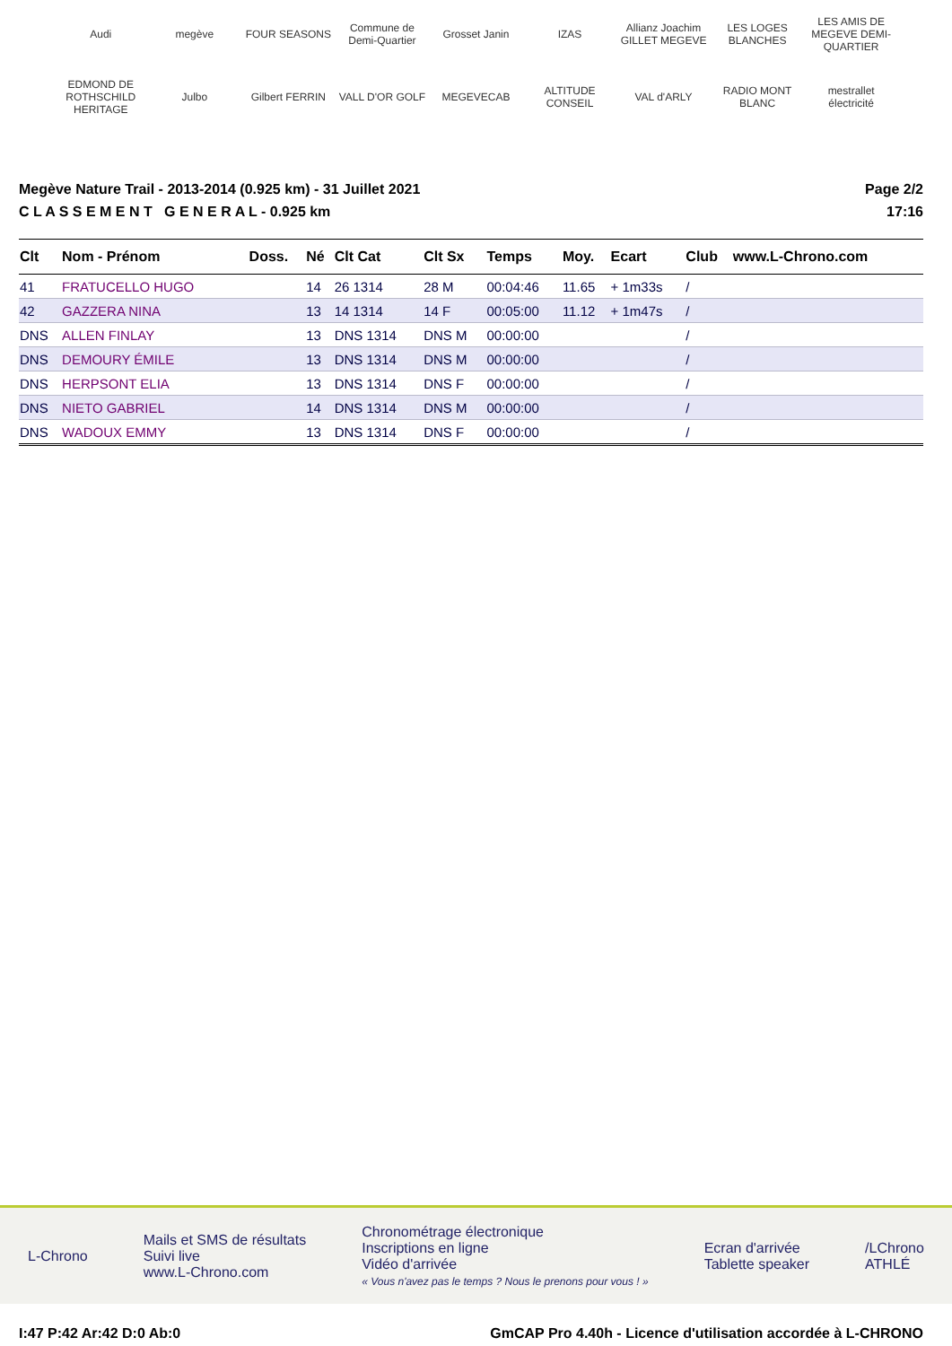Audi megève FOUR SEASONS Commune de Demi-Quartier Grosset Janin IZAS Allianz Joachim GILLET MEGEVE LES LOGES BLANCHES LES AMIS DE MEGEVE DEMI-QUARTIER EDMOND DE ROTHSCHILD HERITAGE Julbo Gilbert FERRIN VALL D'OR GOLF MEGEVECAB ALTITUDE CONSEIL VAL d'ARLY RADIO MONT BLANC mestrallet électricité
Megève Nature Trail - 2013-2014 (0.925 km) - 31 Juillet 2021
C L A S S E M E N T G E N E R A L - 0.925 km
Page 2/2
17:16
| Clt | Nom - Prénom | Doss. | Né | Clt Cat | Clt Sx | Temps | Moy. | Ecart | Club | www.L-Chrono.com |
| --- | --- | --- | --- | --- | --- | --- | --- | --- | --- | --- |
| 41 | FRATUCELLO HUGO | | 14 | 26 1314 | 28 M | 00:04:46 | 11.65 | + 1m33s | / | |
| 42 | GAZZERA NINA | | 13 | 14 1314 | 14 F | 00:05:00 | 11.12 | + 1m47s | / | |
| DNS | ALLEN FINLAY | | 13 | DNS 1314 | DNS M | 00:00:00 | | | / | |
| DNS | DEMOURY ÉMILE | | 13 | DNS 1314 | DNS M | 00:00:00 | | | / | |
| DNS | HERPSONT ELIA | | 13 | DNS 1314 | DNS F | 00:00:00 | | | / | |
| DNS | NIETO GABRIEL | | 14 | DNS 1314 | DNS M | 00:00:00 | | | / | |
| DNS | WADOUX EMMY | | 13 | DNS 1314 | DNS F | 00:00:00 | | | / | |
L-Chrono
Mails et SMS de résultats
Suivi live
www.L-Chrono.com
Chronométrage électronique
Inscriptions en ligne
Vidéo d'arrivée
« Vous n'avez pas le temps ? Nous le prenons pour vous ! »
Ecran d'arrivée
Tablette speaker
/LChrono
ATHLÉ
I:47 P:42 Ar:42 D:0 Ab:0 GmCAP Pro 4.40h - Licence d'utilisation accordée à L-CHRONO